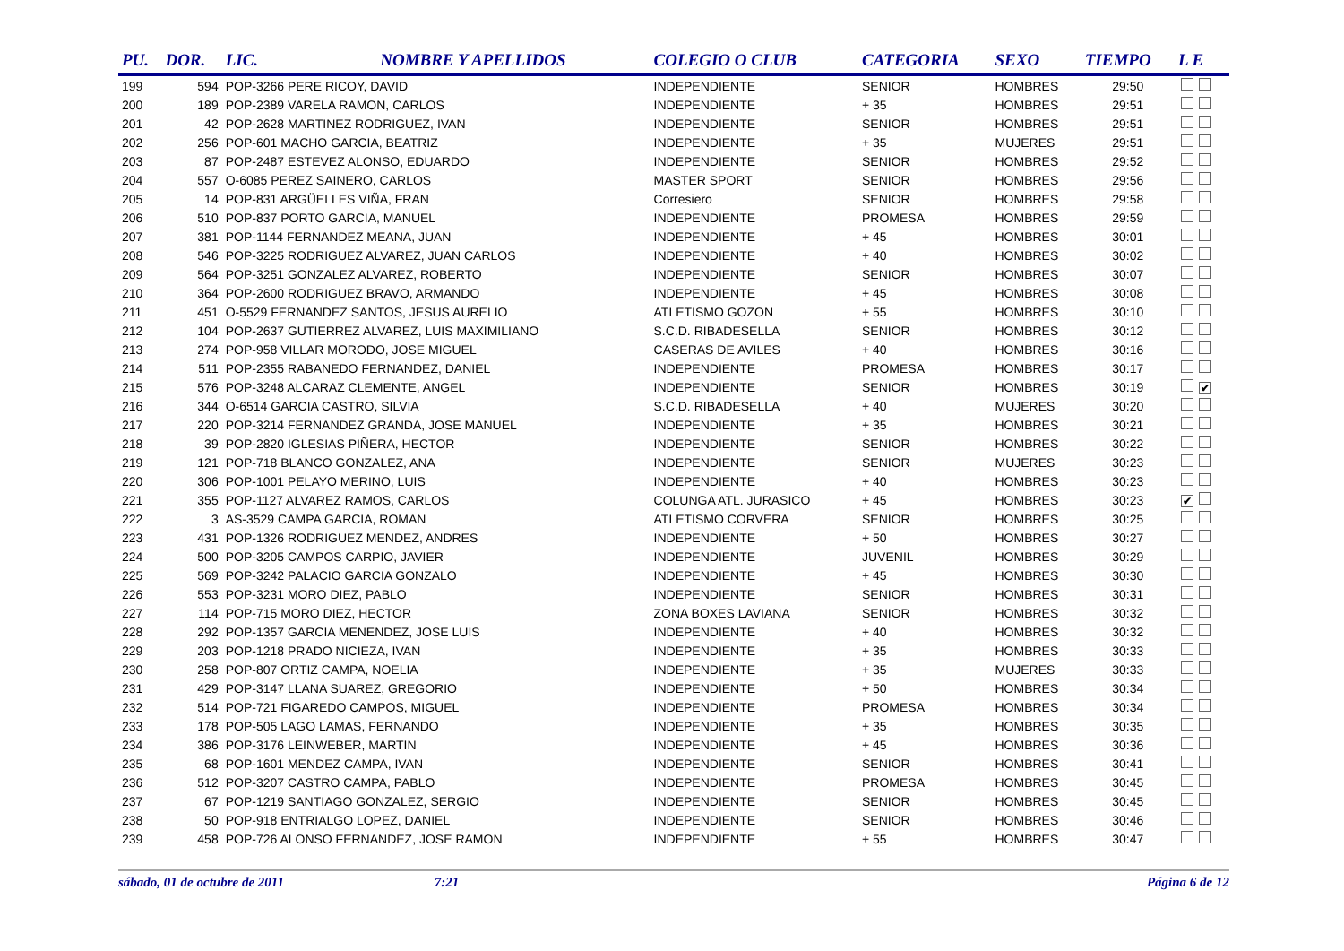| PU. | DOR. | LIC. | NOMBRE Y APELLIDOS | COLEGIO O CLUB | CATEGORIA | SEXO | TIEMPO | L E |
| --- | --- | --- | --- | --- | --- | --- | --- | --- |
| 199 | 594 | POP-3266 PERE RICOY, DAVID | | INDEPENDIENTE | SENIOR | HOMBRES | 29:50 | |
| 200 | 189 | POP-2389 VARELA RAMON, CARLOS | | INDEPENDIENTE | + 35 | HOMBRES | 29:51 | |
| 201 | 42 | POP-2628 MARTINEZ RODRIGUEZ, IVAN | | INDEPENDIENTE | SENIOR | HOMBRES | 29:51 | |
| 202 | 256 | POP-601 MACHO GARCIA, BEATRIZ | | INDEPENDIENTE | + 35 | MUJERES | 29:51 | |
| 203 | 87 | POP-2487 ESTEVEZ ALONSO, EDUARDO | | INDEPENDIENTE | SENIOR | HOMBRES | 29:52 | |
| 204 | 557 | O-6085 PEREZ SAINERO, CARLOS | | MASTER SPORT | SENIOR | HOMBRES | 29:56 | |
| 205 | 14 | POP-831 ARGÜELLES VIÑA, FRAN | | Corresiero | SENIOR | HOMBRES | 29:58 | |
| 206 | 510 | POP-837 PORTO GARCIA, MANUEL | | INDEPENDIENTE | PROMESA | HOMBRES | 29:59 | |
| 207 | 381 | POP-1144 FERNANDEZ MEANA, JUAN | | INDEPENDIENTE | + 45 | HOMBRES | 30:01 | |
| 208 | 546 | POP-3225 RODRIGUEZ ALVAREZ, JUAN CARLOS | | INDEPENDIENTE | + 40 | HOMBRES | 30:02 | |
| 209 | 564 | POP-3251 GONZALEZ ALVAREZ, ROBERTO | | INDEPENDIENTE | SENIOR | HOMBRES | 30:07 | |
| 210 | 364 | POP-2600 RODRIGUEZ BRAVO, ARMANDO | | INDEPENDIENTE | + 45 | HOMBRES | 30:08 | |
| 211 | 451 | O-5529 FERNANDEZ SANTOS, JESUS AURELIO | | ATLETISMO GOZON | + 55 | HOMBRES | 30:10 | |
| 212 | 104 | POP-2637 GUTIERREZ ALVAREZ, LUIS MAXIMILIANO | | S.C.D. RIBADESELLA | SENIOR | HOMBRES | 30:12 | |
| 213 | 274 | POP-958 VILLAR MORODO, JOSE MIGUEL | | CASERAS DE AVILES | + 40 | HOMBRES | 30:16 | |
| 214 | 511 | POP-2355 RABANEDO FERNANDEZ, DANIEL | | INDEPENDIENTE | PROMESA | HOMBRES | 30:17 | |
| 215 | 576 | POP-3248 ALCARAZ CLEMENTE, ANGEL | | INDEPENDIENTE | SENIOR | HOMBRES | 30:19 | ✔ |
| 216 | 344 | O-6514 GARCIA CASTRO, SILVIA | | S.C.D. RIBADESELLA | + 40 | MUJERES | 30:20 | |
| 217 | 220 | POP-3214 FERNANDEZ GRANDA, JOSE MANUEL | | INDEPENDIENTE | + 35 | HOMBRES | 30:21 | |
| 218 | 39 | POP-2820 IGLESIAS PIÑERA, HECTOR | | INDEPENDIENTE | SENIOR | HOMBRES | 30:22 | |
| 219 | 121 | POP-718 BLANCO GONZALEZ, ANA | | INDEPENDIENTE | SENIOR | MUJERES | 30:23 | |
| 220 | 306 | POP-1001 PELAYO MERINO, LUIS | | INDEPENDIENTE | + 40 | HOMBRES | 30:23 | |
| 221 | 355 | POP-1127 ALVAREZ RAMOS, CARLOS | | COLUNGA ATL. JURASICO | + 45 | HOMBRES | 30:23 | ✔ |
| 222 | 3 | AS-3529 CAMPA GARCIA, ROMAN | | ATLETISMO CORVERA | SENIOR | HOMBRES | 30:25 | |
| 223 | 431 | POP-1326 RODRIGUEZ MENDEZ, ANDRES | | INDEPENDIENTE | + 50 | HOMBRES | 30:27 | |
| 224 | 500 | POP-3205 CAMPOS CARPIO, JAVIER | | INDEPENDIENTE | JUVENIL | HOMBRES | 30:29 | |
| 225 | 569 | POP-3242 PALACIO GARCIA GONZALO | | INDEPENDIENTE | + 45 | HOMBRES | 30:30 | |
| 226 | 553 | POP-3231 MORO DIEZ, PABLO | | INDEPENDIENTE | SENIOR | HOMBRES | 30:31 | |
| 227 | 114 | POP-715 MORO DIEZ, HECTOR | | ZONA BOXES LAVIANA | SENIOR | HOMBRES | 30:32 | |
| 228 | 292 | POP-1357 GARCIA MENENDEZ, JOSE LUIS | | INDEPENDIENTE | + 40 | HOMBRES | 30:32 | |
| 229 | 203 | POP-1218 PRADO NICIEZA, IVAN | | INDEPENDIENTE | + 35 | HOMBRES | 30:33 | |
| 230 | 258 | POP-807 ORTIZ CAMPA, NOELIA | | INDEPENDIENTE | + 35 | MUJERES | 30:33 | |
| 231 | 429 | POP-3147 LLANA SUAREZ, GREGORIO | | INDEPENDIENTE | + 50 | HOMBRES | 30:34 | |
| 232 | 514 | POP-721 FIGAREDO CAMPOS, MIGUEL | | INDEPENDIENTE | PROMESA | HOMBRES | 30:34 | |
| 233 | 178 | POP-505 LAGO LAMAS, FERNANDO | | INDEPENDIENTE | + 35 | HOMBRES | 30:35 | |
| 234 | 386 | POP-3176 LEINWEBER, MARTIN | | INDEPENDIENTE | + 45 | HOMBRES | 30:36 | |
| 235 | 68 | POP-1601 MENDEZ CAMPA, IVAN | | INDEPENDIENTE | SENIOR | HOMBRES | 30:41 | |
| 236 | 512 | POP-3207 CASTRO CAMPA, PABLO | | INDEPENDIENTE | PROMESA | HOMBRES | 30:45 | |
| 237 | 67 | POP-1219 SANTIAGO GONZALEZ, SERGIO | | INDEPENDIENTE | SENIOR | HOMBRES | 30:45 | |
| 238 | 50 | POP-918 ENTRIALGO LOPEZ, DANIEL | | INDEPENDIENTE | SENIOR | HOMBRES | 30:46 | |
| 239 | 458 | POP-726 ALONSO FERNANDEZ, JOSE RAMON | | INDEPENDIENTE | + 55 | HOMBRES | 30:47 | |
sábado, 01 de octubre de 2011 7:21 Página 6 de 12